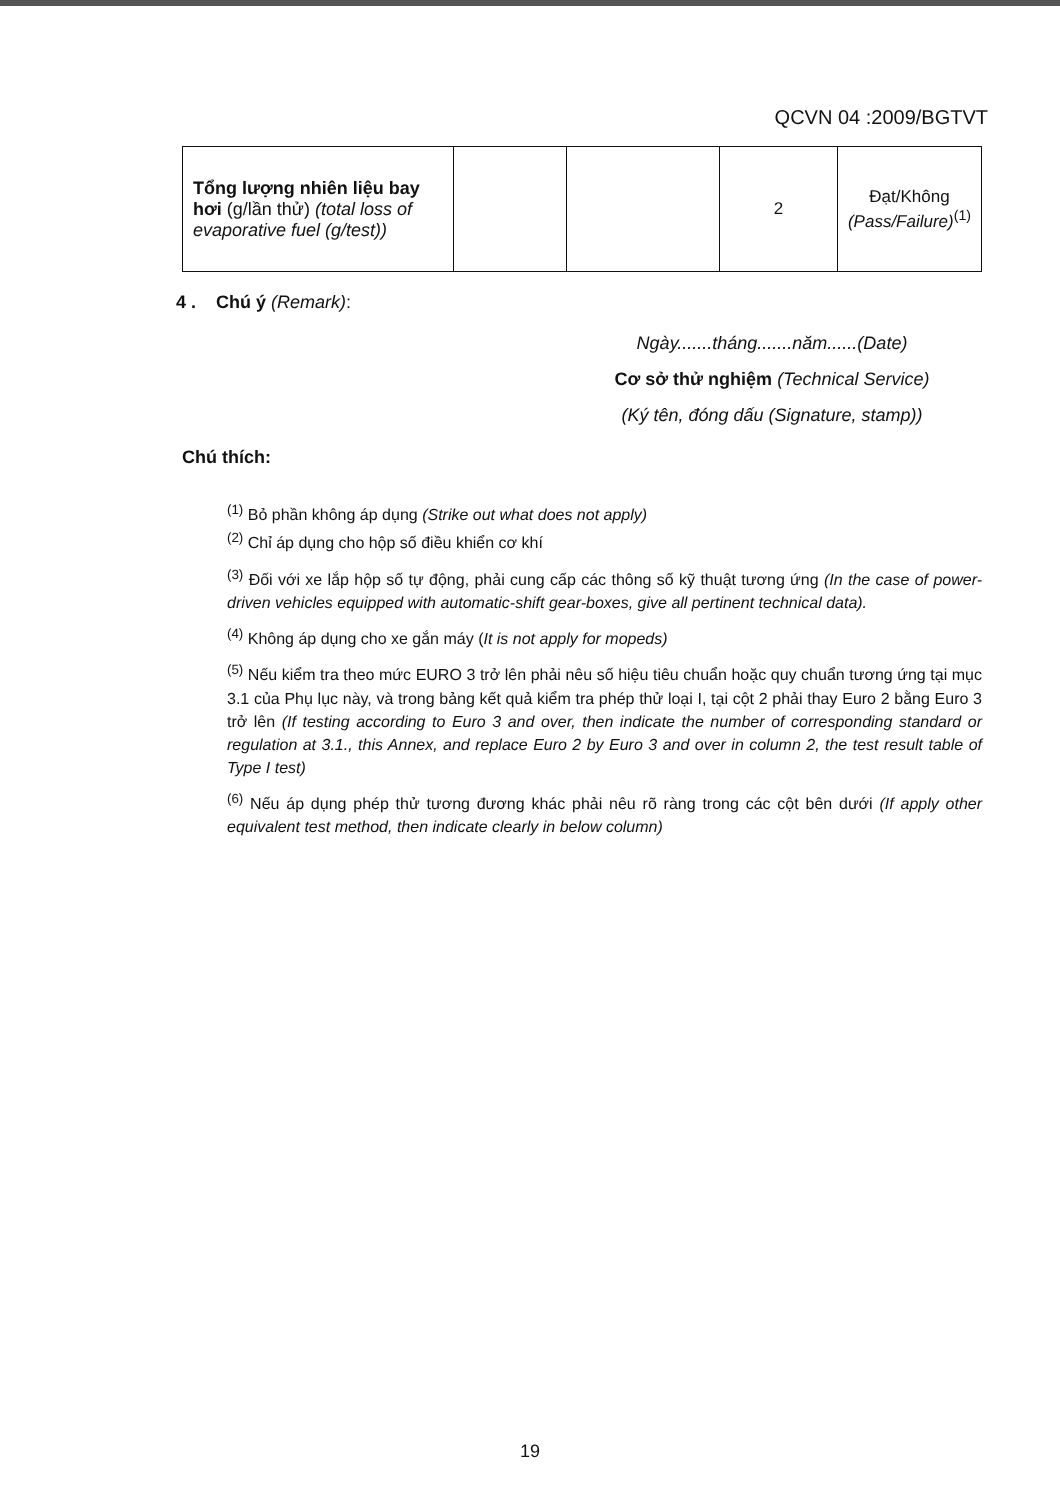QCVN 04 :2009/BGTVT
| Tổng lượng nhiên liệu bay hơi (g/lần thử) (total loss of evaporative fuel (g/test)) | | | 2 | Đạt/Không (Pass/Failure)<sup>(1)</sup> |
4 . Chú ý (Remark):
Ngày.......tháng.......năm......(Date)
Cơ sở thử nghiệm (Technical Service)
(Ký tên, đóng dấu (Signature, stamp))
Chú thích:
<sup>(1)</sup> Bỏ phần không áp dụng (Strike out what does not apply)
<sup>(2)</sup> Chỉ áp dụng cho hộp số điều khiển cơ khí
<sup>(3)</sup> Đối với xe lắp hộp số tự động, phải cung cấp các thông số kỹ thuật tương ứng (In the case of power-driven vehicles equipped with automatic-shift gear-boxes, give all pertinent technical data).
<sup>(4)</sup> Không áp dụng cho xe gắn máy (It is not apply for mopeds)
<sup>(5)</sup> Nếu kiểm tra theo mức EURO 3 trở lên phải nêu số hiệu tiêu chuẩn hoặc quy chuẩn tương ứng tại mục 3.1 của Phụ lục này, và trong bảng kết quả kiểm tra phép thử loại I, tại cột 2 phải thay Euro 2 bằng Euro 3 trở lên (If testing according to Euro 3 and over, then indicate the number of corresponding standard or regulation at 3.1., this Annex, and replace Euro 2 by Euro 3 and over in column 2, the test result table of Type I test)
<sup>(6)</sup> Nếu áp dụng phép thử tương đương khác phải nêu rõ ràng trong các cột bên dưới (If apply other equivalent test method, then indicate clearly in below column)
19